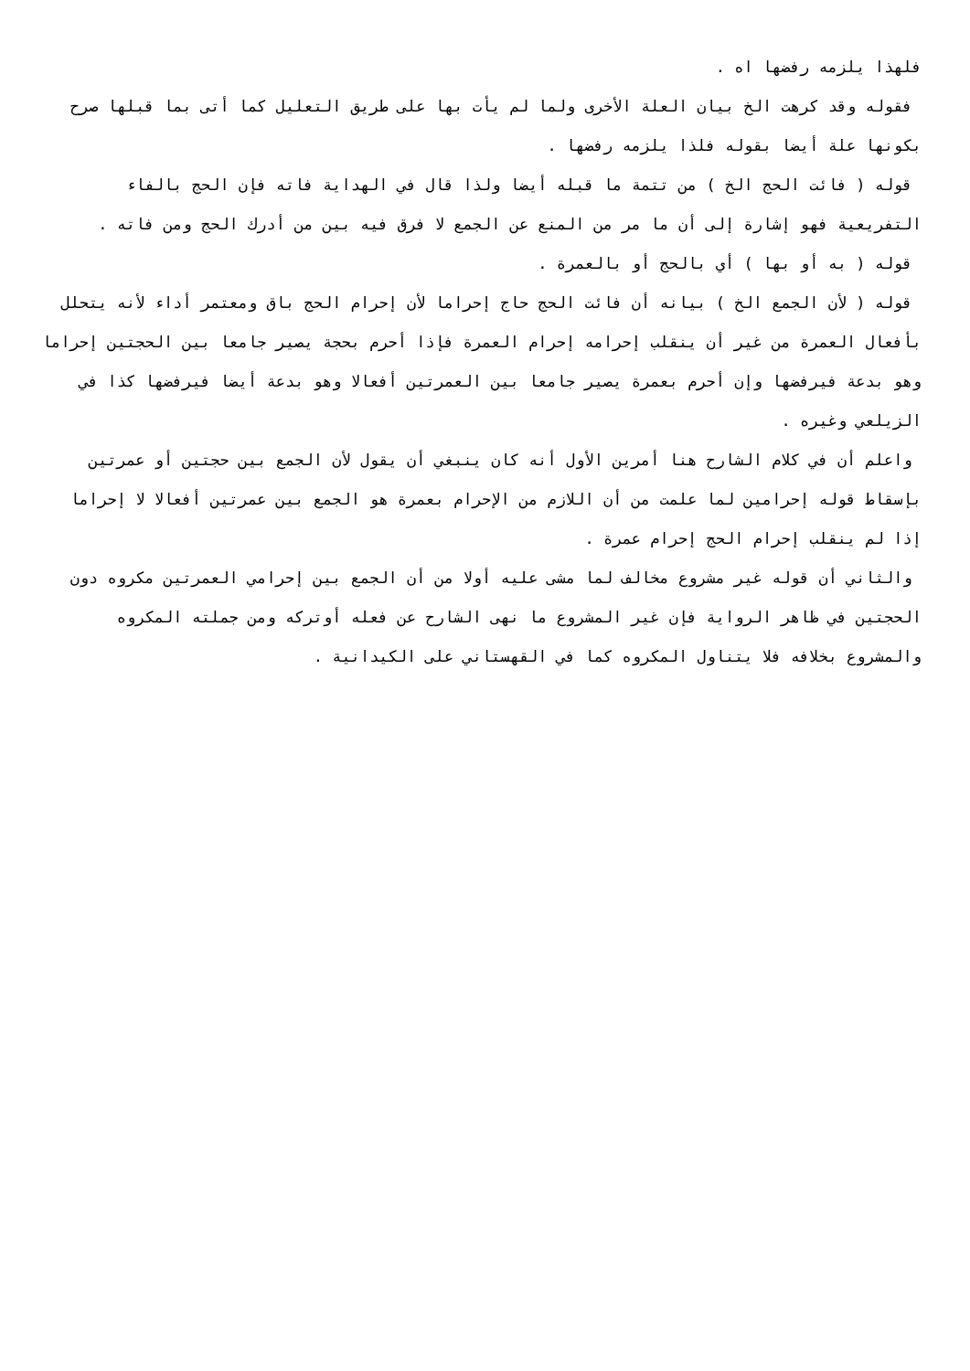فلهذا يلزمه رفضها اه .
فقوله وقد كرهت الخ بيان العلة الأخرى ولما لم يأت بها على طريق التعليل كما أتى بما قبلها صرح بكونها علة أيضا بقوله فلذا يلزمه رفضها .
قوله ( فائت الحج الخ ) من تتمة ما قبله أيضا ولذا قال في الهداية فاته فإن الحج بالفاء التفريعية فهو إشارة إلى أن ما مر من المنع عن الجمع لا فرق فيه بين من أدرك الحج ومن فاته .
قوله ( به أو بها ) أي بالحج أو بالعمرة .
قوله ( لأن الجمع الخ ) بيانه أن فائت الحج حاج إحراما لأن إحرام الحج باق ومعتمر أداء لأنه يتحلل بأفعال العمرة من غير أن ينقلب إحرامه إحرام العمرة فإذا أحرم بحجة يصير جامعا بين الحجتين إحراما وهو بدعة فيرفضها وإن أحرم بعمرة يصير جامعا بين العمرتين أفعالا وهو بدعة أيضا فيرفضها كذا في الزيلعي وغيره .
واعلم أن في كلام الشارح هنا أمرين الأول أنه كان ينبغي أن يقول لأن الجمع بين حجتين أو عمرتين بإسقاط قوله إحرامين لما علمت من أن اللازم من الإحرام بعمرة هو الجمع بين عمرتين أفعالا لا إحراما إذا لم ينقلب إحرام الحج إحرام عمرة .
والثاني أن قوله غير مشروع مخالف لما مشى عليه أولا من أن الجمع بين إحرامي العمرتين مكروه دون الحجتين في ظاهر الرواية فإن غير المشروع ما نهى الشارح عن فعله أوتركه ومن جملته المكروه والمشروع بخلافه فلا يتناول المكروه كما في القهستاني على الكيدانية .